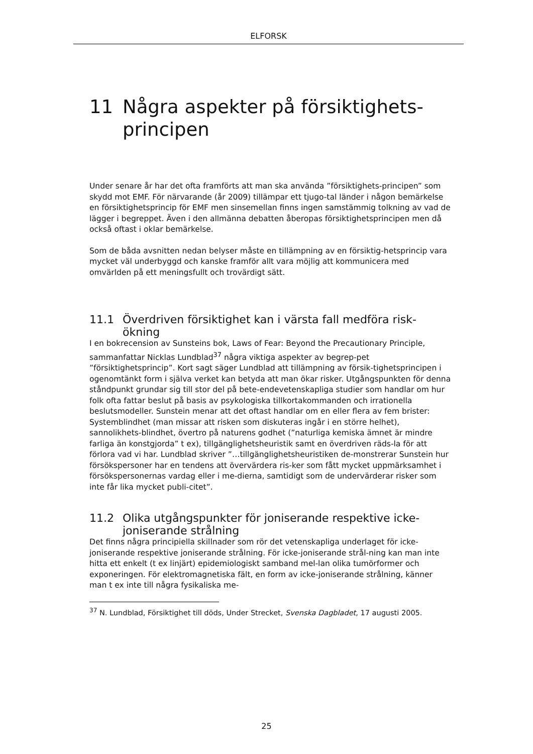ELFORSK
11 Några aspekter på försiktighets-principen
Under senare år har det ofta framförts att man ska använda ”försiktighets-principen” som skydd mot EMF. För närvarande (år 2009) tillämpar ett tjugo-tal länder i någon bemärkelse en försiktighetsprincip för EMF men sinsemellan finns ingen samstämmig tolkning av vad de lägger i begreppet. Även i den allmänna debatten åberopas försiktighetsprincipen men då också oftast i oklar bemärkelse.
Som de båda avsnitten nedan belyser måste en tillämpning av en försiktig-hetsprincip vara mycket väl underbyggd och kanske framför allt vara möjlig att kommunicera med omvärlden på ett meningsfullt och trovärdigt sätt.
11.1 Överdriven försiktighet kan i värsta fall medföra risk-ökning
I en bokrecension av Sunsteins bok, Laws of Fear: Beyond the Precautionary Principle, sammanfattar Nicklas Lundblad<sup>37</sup> några viktiga aspekter av begrep-pet ”försiktighetsprincip”. Kort sagt säger Lundblad att tillämpning av försik-tighetsprincipen i ogenomtänkt form i själva verket kan betyda att man ökar risker. Utgångspunkten för denna ståndpunkt grundar sig till stor del på bete-endevetenskapliga studier som handlar om hur folk ofta fattar beslut på basis av psykologiska tillkortakommanden och irrationella beslutsmodeller. Sunstein menar att det oftast handlar om en eller flera av fem brister: Systemblindhet (man missar att risken som diskuteras ingår i en större helhet), sannolikhets-blindhet, övertro på naturens godhet (”naturliga kemiska ämnet är mindre farliga än konstgjorda” t ex), tillgänglighetsheuristik samt en överdriven räds-la för att förlora vad vi har. Lundblad skriver ”…tillgänglighetsheuristiken de-monstrerar Sunstein hur försökspersoner har en tendens att övervärdera ris-ker som fått mycket uppmärksamhet i försökspersonernas vardag eller i me-dierna, samtidigt som de undervärderar risker som inte får lika mycket publi-citet”.
11.2 Olika utgångspunkter för joniserande respektive icke-joniserande strålning
Det finns några principiella skillnader som rör det vetenskapliga underlaget för icke-joniserande respektive joniserande strålning. För icke-joniserande strål-ning kan man inte hitta ett enkelt (t ex linjärt) epidemiologiskt samband mel-lan olika tumörformer och exponeringen. För elektromagnetiska fält, en form av icke-joniserande strålning, känner man t ex inte till några fysikaliska me-
<sup>37</sup> N. Lundblad, Försiktighet till döds, Under Strecket, Svenska Dagbladet, 17 augusti 2005.
25